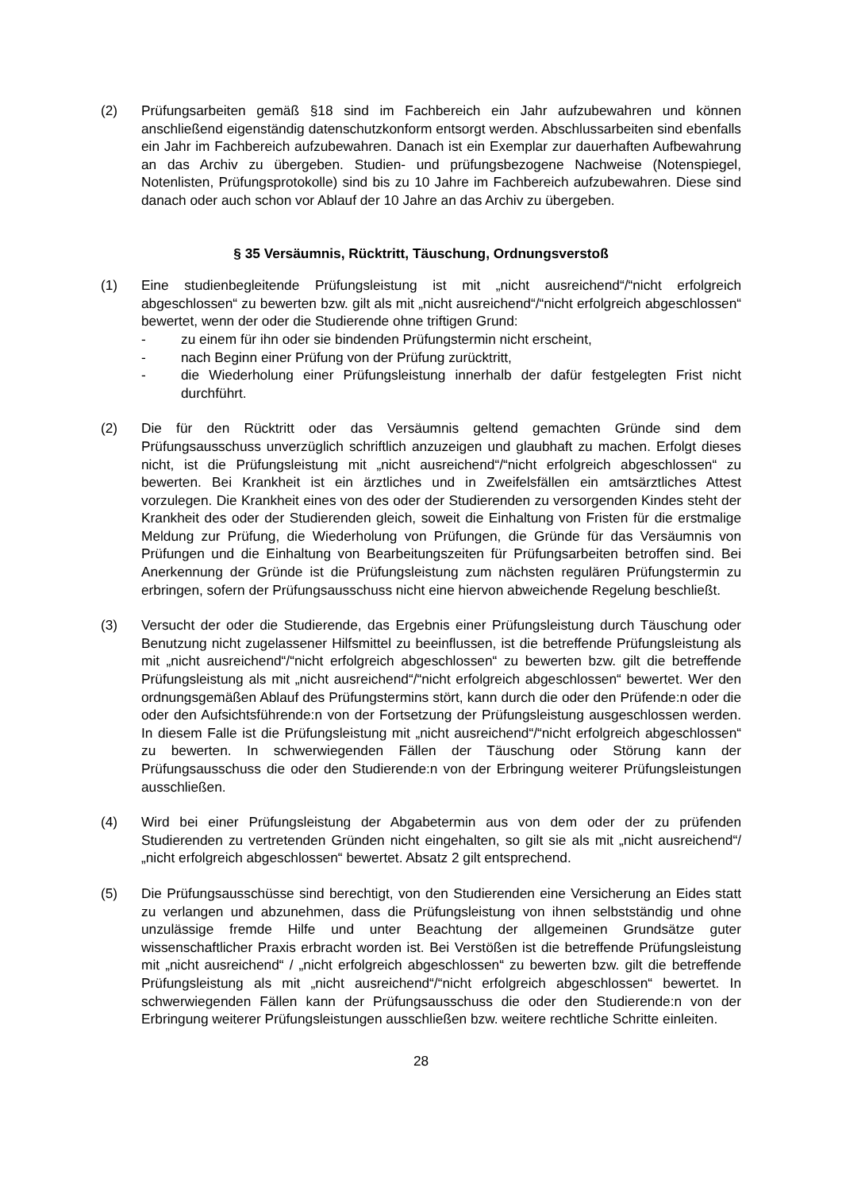(2) Prüfungsarbeiten gemäß §18 sind im Fachbereich ein Jahr aufzubewahren und können anschließend eigenständig datenschutzkonform entsorgt werden. Abschlussarbeiten sind ebenfalls ein Jahr im Fachbereich aufzubewahren. Danach ist ein Exemplar zur dauerhaften Aufbewahrung an das Archiv zu übergeben. Studien- und prüfungsbezogene Nachweise (Notenspiegel, Notenlisten, Prüfungsprotokolle) sind bis zu 10 Jahre im Fachbereich aufzubewahren. Diese sind danach oder auch schon vor Ablauf der 10 Jahre an das Archiv zu übergeben.
§ 35 Versäumnis, Rücktritt, Täuschung, Ordnungsverstoß
(1) Eine studienbegleitende Prüfungsleistung ist mit „nicht ausreichend“/“nicht erfolgreich abgeschlossen“ zu bewerten bzw. gilt als mit „nicht ausreichend“/“nicht erfolgreich abgeschlossen“ bewertet, wenn der oder die Studierende ohne triftigen Grund:
- zu einem für ihn oder sie bindenden Prüfungstermin nicht erscheint,
- nach Beginn einer Prüfung von der Prüfung zurücktritt,
- die Wiederholung einer Prüfungsleistung innerhalb der dafür festgelegten Frist nicht durchführt.
(2) Die für den Rücktritt oder das Versäumnis geltend gemachten Gründe sind dem Prüfungsausschuss unverzüglich schriftlich anzuzeigen und glaubhaft zu machen. Erfolgt dieses nicht, ist die Prüfungsleistung mit „nicht ausreichend“/“nicht erfolgreich abgeschlossen“ zu bewerten. Bei Krankheit ist ein ärztliches und in Zweifelsfällen ein amtsärztliches Attest vorzulegen. Die Krankheit eines von des oder der Studierenden zu versorgenden Kindes steht der Krankheit des oder der Studierenden gleich, soweit die Einhaltung von Fristen für die erstmalige Meldung zur Prüfung, die Wiederholung von Prüfungen, die Gründe für das Versäumnis von Prüfungen und die Einhaltung von Bearbeitungszeiten für Prüfungsarbeiten betroffen sind. Bei Anerkennung der Gründe ist die Prüfungsleistung zum nächsten regulären Prüfungstermin zu erbringen, sofern der Prüfungsausschuss nicht eine hiervon abweichende Regelung beschließt.
(3) Versucht der oder die Studierende, das Ergebnis einer Prüfungsleistung durch Täuschung oder Benutzung nicht zugelassener Hilfsmittel zu beeinflussen, ist die betreffende Prüfungsleistung als mit „nicht ausreichend“/“nicht erfolgreich abgeschlossen“ zu bewerten bzw. gilt die betreffende Prüfungsleistung als mit „nicht ausreichend“/“nicht erfolgreich abgeschlossen“ bewertet. Wer den ordnungsgemäßen Ablauf des Prüfungstermins stört, kann durch die oder den Prüfende:n oder die oder den Aufsichtsführende:n von der Fortsetzung der Prüfungsleistung ausgeschlossen werden. In diesem Falle ist die Prüfungsleistung mit „nicht ausreichend“/“nicht erfolgreich abgeschlossen“ zu bewerten. In schwerwiegenden Fällen der Täuschung oder Störung kann der Prüfungsausschuss die oder den Studierende:n von der Erbringung weiterer Prüfungsleistungen ausschließen.
(4) Wird bei einer Prüfungsleistung der Abgabetermin aus von dem oder der zu prüfenden Studierenden zu vertretenden Gründen nicht eingehalten, so gilt sie als mit „nicht ausreichend“/„nicht erfolgreich abgeschlossen“ bewertet. Absatz 2 gilt entsprechend.
(5) Die Prüfungsausschüsse sind berechtigt, von den Studierenden eine Versicherung an Eides statt zu verlangen und abzunehmen, dass die Prüfungsleistung von ihnen selbstständig und ohne unzulässige fremde Hilfe und unter Beachtung der allgemeinen Grundsätze guter wissenschaftlicher Praxis erbracht worden ist. Bei Verstößen ist die betreffende Prüfungsleistung mit „nicht ausreichend“ / „nicht erfolgreich abgeschlossen“ zu bewerten bzw. gilt die betreffende Prüfungsleistung als mit „nicht ausreichend“/“nicht erfolgreich abgeschlossen“ bewertet. In schwerwiegenden Fällen kann der Prüfungsausschuss die oder den Studierende:n von der Erbringung weiterer Prüfungsleistungen ausschließen bzw. weitere rechtliche Schritte einleiten.
28